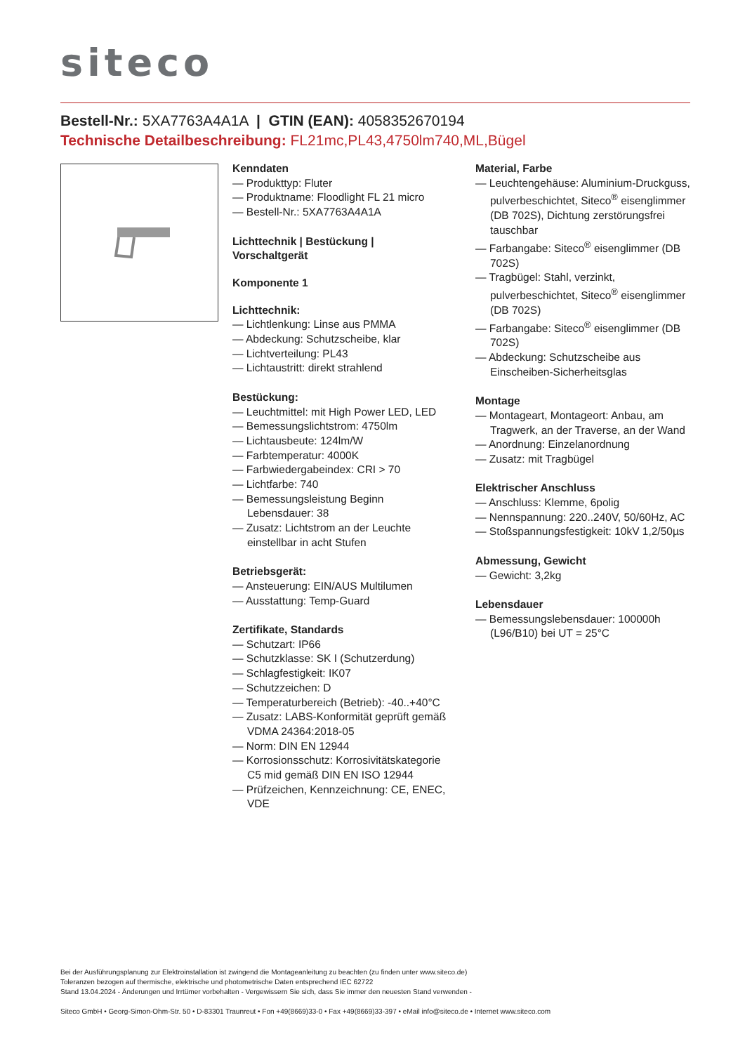siteco
Bestell-Nr.: 5XA7763A4A1A | GTIN (EAN): 4058352670194
Technische Detailbeschreibung: FL21mc,PL43,4750lm740,ML,Bügel
Kenndaten
— Produkttyp: Fluter
— Produktname: Floodlight FL 21 micro
— Bestell-Nr.: 5XA7763A4A1A
Lichttechnik | Bestückung | Vorschaltgerät
Komponente 1
Lichttechnik:
— Lichtlenkung: Linse aus PMMA
— Abdeckung: Schutzscheibe, klar
— Lichtverteilung: PL43
— Lichtaustritt: direkt strahlend
Bestückung:
— Leuchtmittel: mit High Power LED, LED
— Bemessungslichtstrom: 4750lm
— Lichtausbeute: 124lm/W
— Farbtemperatur: 4000K
— Farbwiedergabeindex: CRI > 70
— Lichtfarbe: 740
— Bemessungsleistung Beginn Lebensdauer: 38
— Zusatz: Lichtstrom an der Leuchte einstellbar in acht Stufen
Betriebsgerät:
— Ansteuerung: EIN/AUS Multilumen
— Ausstattung: Temp-Guard
Zertifikate, Standards
— Schutzart: IP66
— Schutzklasse: SK I (Schutzerdung)
— Schlagfestigkeit: IK07
— Schutzzeichen: D
— Temperaturbereich (Betrieb): -40..+40°C
— Zusatz: LABS-Konformität geprüft gemäß VDMA 24364:2018-05
— Norm: DIN EN 12944
— Korrosionsschutz: Korrosivitätskategorie C5 mid gemäß DIN EN ISO 12944
— Prüfzeichen, Kennzeichnung: CE, ENEC, VDE
Material, Farbe
— Leuchtengehäuse: Aluminium-Druckguss, pulverbeschichtet, Siteco<sup>®</sup> eisenglimmer (DB 702S), Dichtung zerstörungsfrei tauschbar
— Farbangabe: Siteco<sup>®</sup> eisenglimmer (DB 702S)
— Tragbügel: Stahl, verzinkt, pulverbeschichtet, Siteco<sup>®</sup> eisenglimmer (DB 702S)
— Farbangabe: Siteco<sup>®</sup> eisenglimmer (DB 702S)
— Abdeckung: Schutzscheibe aus Einscheiben-Sicherheitsglas
Montage
— Montageart, Montageort: Anbau, am Tragwerk, an der Traverse, an der Wand
— Anordnung: Einzelanordnung
— Zusatz: mit Tragbügel
Elektrischer Anschluss
— Anschluss: Klemme, 6polig
— Nennspannung: 220..240V, 50/60Hz, AC
— Stoßspannungsfestigkeit: 10kV 1,2/50µs
Abmessung, Gewicht
— Gewicht: 3,2kg
Lebensdauer
— Bemessungslebensdauer: 100000h (L96/B10) bei UT = 25°C
Bei der Ausführungsplanung zur Elektroinstallation ist zwingend die Montageanleitung zu beachten (zu finden unter www.siteco.de)
Toleranzen bezogen auf thermische, elektrische und photometrische Daten entsprechend IEC 62722
Stand 13.04.2024 - Änderungen und Irrtümer vorbehalten - Vergewissern Sie sich, dass Sie immer den neuesten Stand verwenden -
Siteco GmbH • Georg-Simon-Ohm-Str. 50 • D-83301 Traunreut • Fon +49(8669)33-0 • Fax +49(8669)33-397 • eMail info@siteco.de • Internet www.siteco.com